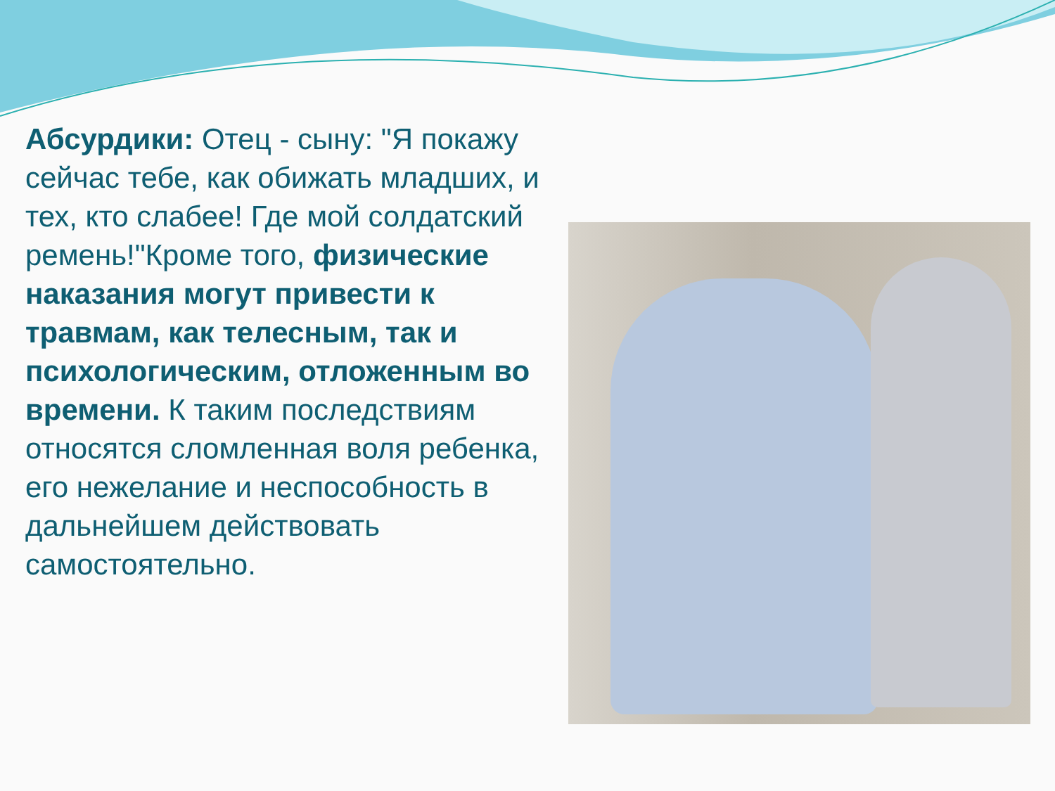Абсурдики: Отец - сыну: "Я покажу сейчас тебе, как обижать младших, и тех, кто слабее! Где мой солдатский ремень!"Кроме того, физические наказания могут привести к травмам, как телесным, так и психологическим, отложенным во времени. К таким последствиям относятся сломленная воля ребенка, его нежелание и неспособность в дальнейшем действовать самостоятельно.